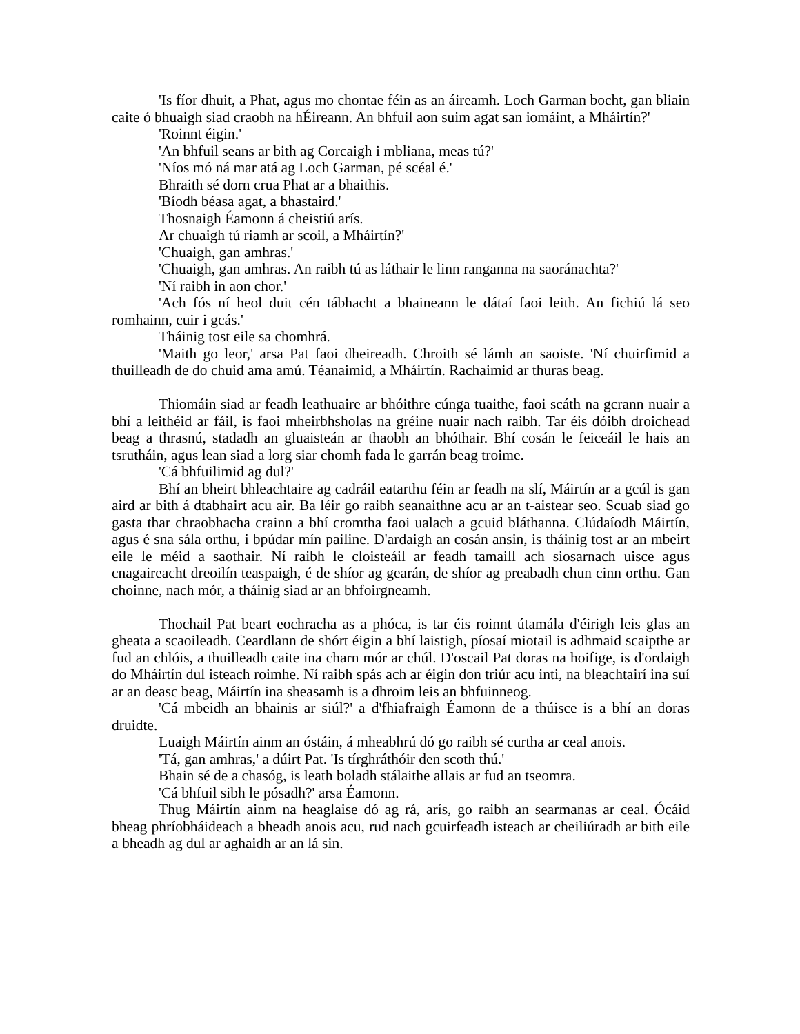'Is fíor dhuit, a Phat, agus mo chontae féin as an áireamh. Loch Garman bocht, gan bliain caite ó bhuaigh siad craobh na hÉireann. An bhfuil aon suim agat san iomáint, a Mháirtín?'
'Roinnt éigin.'
'An bhfuil seans ar bith ag Corcaigh i mbliana, meas tú?'
'Níos mó ná mar atá ag Loch Garman, pé scéal é.'
Bhraith sé dorn crua Phat ar a bhaithis.
'Bíodh béasa agat, a bhastaird.'
Thosnaigh Éamonn á cheistiú arís.
Ar chuaigh tú riamh ar scoil, a Mháirtín?'
'Chuaigh, gan amhras.'
'Chuaigh, gan amhras. An raibh tú as láthair le linn ranganna na saoránachta?'
'Ní raibh in aon chor.'
'Ach fós ní heol duit cén tábhacht a bhaineann le dátaí faoi leith. An fichiú lá seo romhainn, cuir i gcás.'
Tháinig tost eile sa chomhrá.
'Maith go leor,' arsa Pat faoi dheireadh. Chroith sé lámh an saoiste. 'Ní chuirfimid a thuilleadh de do chuid ama amú. Téanaimid, a Mháirtín. Rachaimid ar thuras beag.
Thiomáin siad ar feadh leathuaire ar bhóithre cúnga tuaithe, faoi scáth na gcrann nuair a bhí a leithéid ar fáil, is faoi mheirbhsholas na gréine nuair nach raibh. Tar éis dóibh droichead beag a thrasnú, stadadh an gluaisteán ar thaobh an bhóthair. Bhí cosán le feiceáil le hais an tsrutháin, agus lean siad a lorg siar chomh fada le garrán beag troime.
'Cá bhfuilimid ag dul?'
Bhí an bheirt bhleachtaire ag cadráil eatarthu féin ar feadh na slí, Máirtín ar a gcúl is gan aird ar bith á dtabhairt acu air. Ba léir go raibh seanaithne acu ar an t-aistear seo. Scuab siad go gasta thar chraobhacha crainn a bhí cromtha faoi ualach a gcuid bláthanna. Clúdaíodh Máirtín, agus é sna sála orthu, i bpúdar mín pailine. D'ardaigh an cosán ansin, is tháinig tost ar an mbeirt eile le méid a saothair. Ní raibh le cloisteáil ar feadh tamaill ach siosarnach uisce agus cnagaireacht dreoilín teaspaigh, é de shíor ag gearán, de shíor ag preabadh chun cinn orthu. Gan choinne, nach mór, a tháinig siad ar an bhfoirgneamh.
Thochail Pat beart eochracha as a phóca, is tar éis roinnt útamála d'éirigh leis glas an gheata a scaoileadh. Ceardlann de shórt éigin a bhí laistigh, píosaí miotail is adhmaid scaipthe ar fud an chlóis, a thuilleadh caite ina charn mór ar chúl. D'oscail Pat doras na hoifige, is d'ordaigh do Mháirtín dul isteach roimhe. Ní raibh spás ach ar éigin don triúr acu inti, na bleachtairí ina suí ar an deasc beag, Máirtín ina sheasamh is a dhroim leis an bhfuinneog.
'Cá mbeidh an bhainis ar siúl?' a d'fhiafraigh Éamonn de a thúisce is a bhí an doras druidte.
Luaigh Máirtín ainm an óstáin, á mheabhrú dó go raibh sé curtha ar ceal anois.
'Tá, gan amhras,' a dúirt Pat. 'Is tírghráthóir den scoth thú.'
Bhain sé de a chasóg, is leath boladh stálaithe allais ar fud an tseomra.
'Cá bhfuil sibh le pósadh?' arsa Éamonn.
Thug Máirtín ainm na heaglaise dó ag rá, arís, go raibh an searmanas ar ceal. Ócáid bheag phríobháideach a bheadh anois acu, rud nach gcuirfeadh isteach ar cheiliúradh ar bith eile a bheadh ag dul ar aghaidh ar an lá sin.